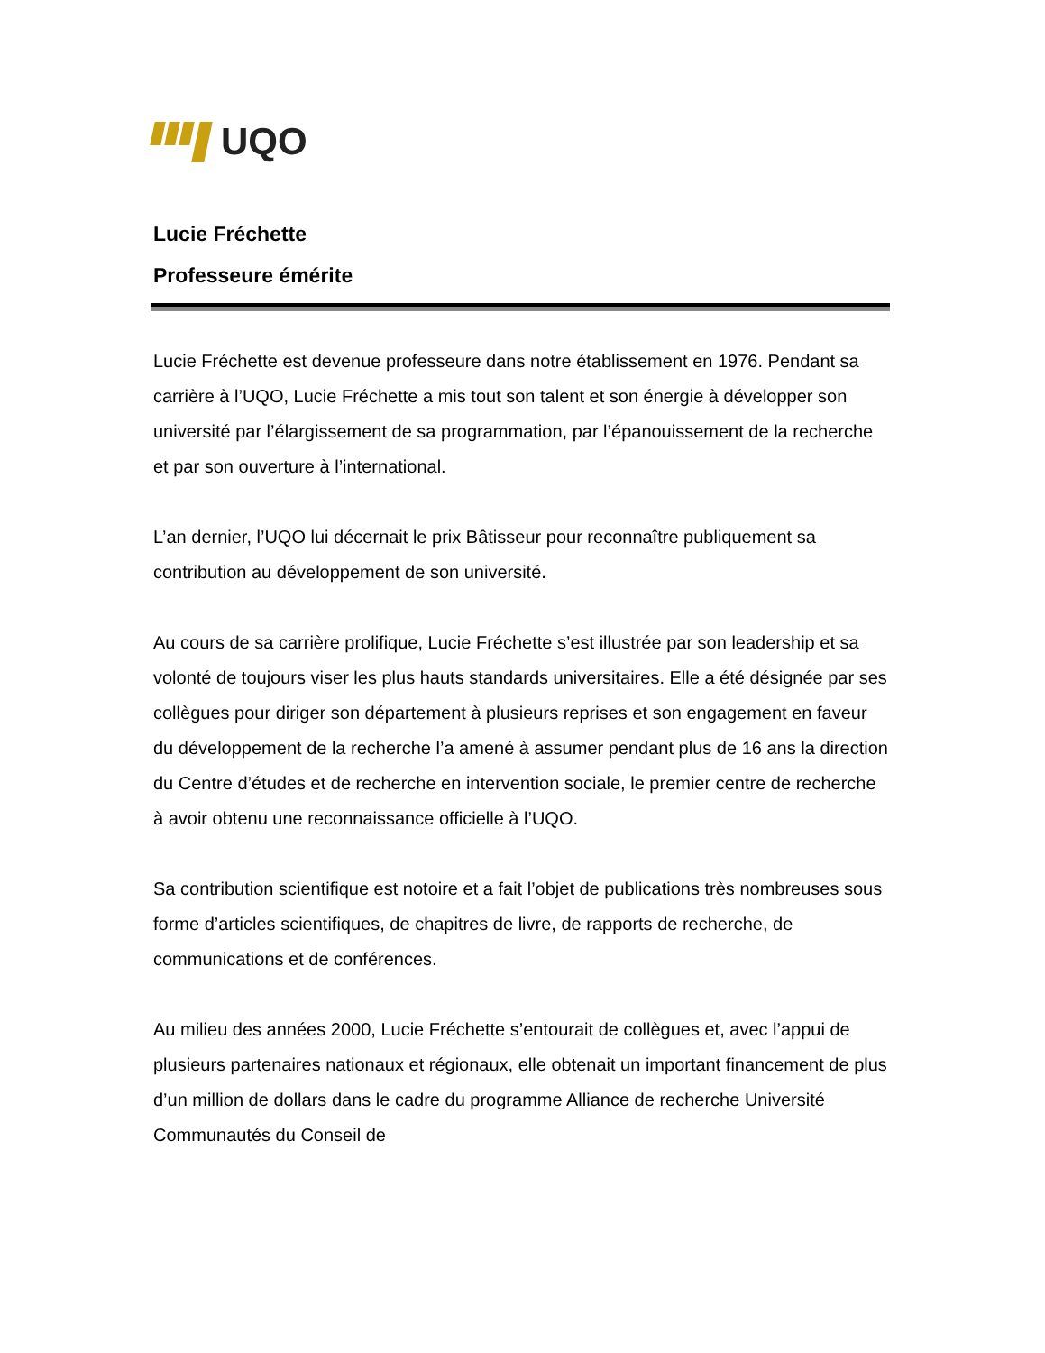UQO
Lucie Fréchette
Professeure émérite
Lucie Fréchette est devenue professeure dans notre établissement en 1976. Pendant sa carrière à l’UQO, Lucie Fréchette a mis tout son talent et son énergie à développer son université par l’élargissement de sa programmation, par l’épanouissement de la recherche et par son ouverture à l’international.
L’an dernier, l’UQO lui décernait le prix Bâtisseur pour reconnaître publiquement sa contribution au développement de son université.
Au cours de sa carrière prolifique, Lucie Fréchette s’est illustrée par son leadership et sa volonté de toujours viser les plus hauts standards universitaires. Elle a été désignée par ses collègues pour diriger son département à plusieurs reprises et son engagement en faveur du développement de la recherche l’a amené à assumer pendant plus de 16 ans la direction du Centre d’études et de recherche en intervention sociale, le premier centre de recherche à avoir obtenu une reconnaissance officielle à l’UQO.
Sa contribution scientifique est notoire et a fait l’objet de publications très nombreuses sous forme d’articles scientifiques, de chapitres de livre, de rapports de recherche, de communications et de conférences.
Au milieu des années 2000, Lucie Fréchette s’entourait de collègues et, avec l’appui de plusieurs partenaires nationaux et régionaux, elle obtenait un important financement de plus d’un million de dollars dans le cadre du programme Alliance de recherche Université Communautés du Conseil de